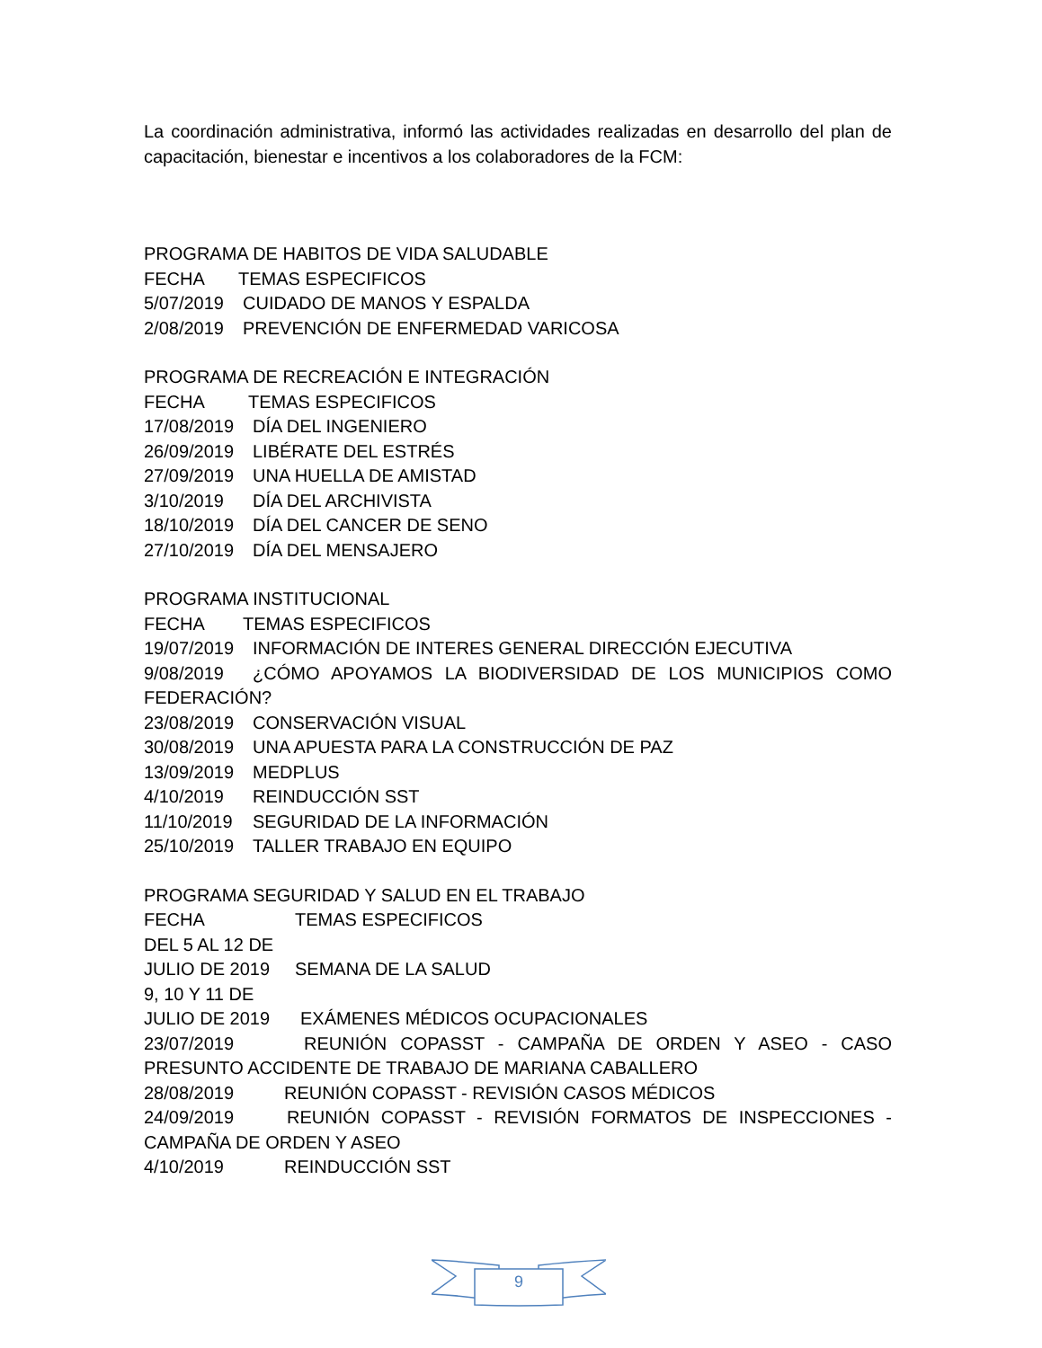La coordinación administrativa, informó las actividades realizadas en desarrollo del plan de capacitación, bienestar e incentivos a los colaboradores de la FCM:
PROGRAMA DE HABITOS DE VIDA SALUDABLE
FECHA TEMAS ESPECIFICOS
5/07/2019 CUIDADO DE MANOS Y ESPALDA
2/08/2019 PREVENCIÓN DE ENFERMEDAD VARICOSA
PROGRAMA DE RECREACIÓN E INTEGRACIÓN
FECHA TEMAS ESPECIFICOS
17/08/2019 DÍA DEL INGENIERO
26/09/2019 LIBÉRATE DEL ESTRÉS
27/09/2019 UNA HUELLA DE AMISTAD
3/10/2019 DÍA DEL ARCHIVISTA
18/10/2019 DÍA DEL CANCER DE SENO
27/10/2019 DÍA DEL MENSAJERO
PROGRAMA INSTITUCIONAL
FECHA TEMAS ESPECIFICOS
19/07/2019 INFORMACIÓN DE INTERES GENERAL DIRECCIÓN EJECUTIVA
9/08/2019 ¿CÓMO APOYAMOS LA BIODIVERSIDAD DE LOS MUNICIPIOS COMO FEDERACIÓN?
23/08/2019 CONSERVACIÓN VISUAL
30/08/2019 UNA APUESTA PARA LA CONSTRUCCIÓN DE PAZ
13/09/2019 MEDPLUS
4/10/2019 REINDUCCIÓN SST
11/10/2019 SEGURIDAD DE LA INFORMACIÓN
25/10/2019 TALLER TRABAJO EN EQUIPO
PROGRAMA SEGURIDAD Y SALUD EN EL TRABAJO
FECHA TEMAS ESPECIFICOS
DEL 5 AL 12 DE
JULIO DE 2019 SEMANA DE LA SALUD
9, 10 Y 11 DE
JULIO DE 2019 EXÁMENES MÉDICOS OCUPACIONALES
23/07/2019 REUNIÓN COPASST - CAMPAÑA DE ORDEN Y ASEO - CASO PRESUNTO ACCIDENTE DE TRABAJO DE MARIANA CABALLERO
28/08/2019 REUNIÓN COPASST - REVISIÓN CASOS MÉDICOS
24/09/2019 REUNIÓN COPASST - REVISIÓN FORMATOS DE INSPECCIONES - CAMPAÑA DE ORDEN Y ASEO
4/10/2019 REINDUCCIÓN SST
9